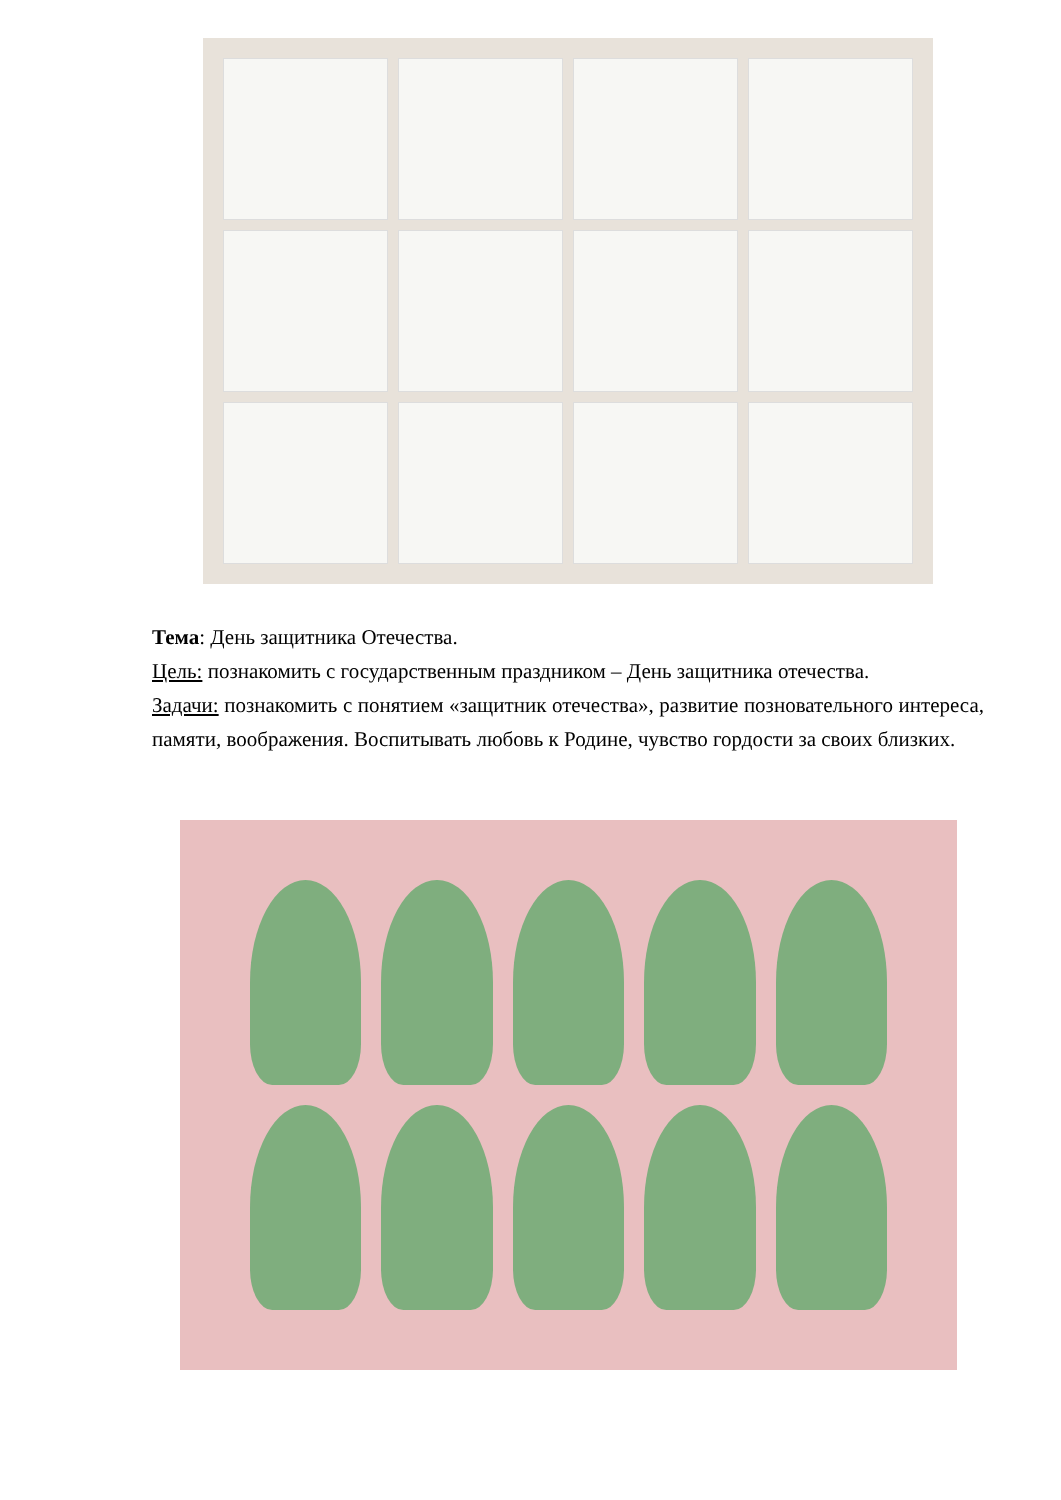Тема: День защитника Отечества.
Цель: познакомить с государственным праздником – День защитника отечества.
Задачи: познакомить с понятием «защитник отечества», развитие позновательного интереса, памяти, воображения. Воспитывать любовь к Родине, чувство гордости за своих близких.